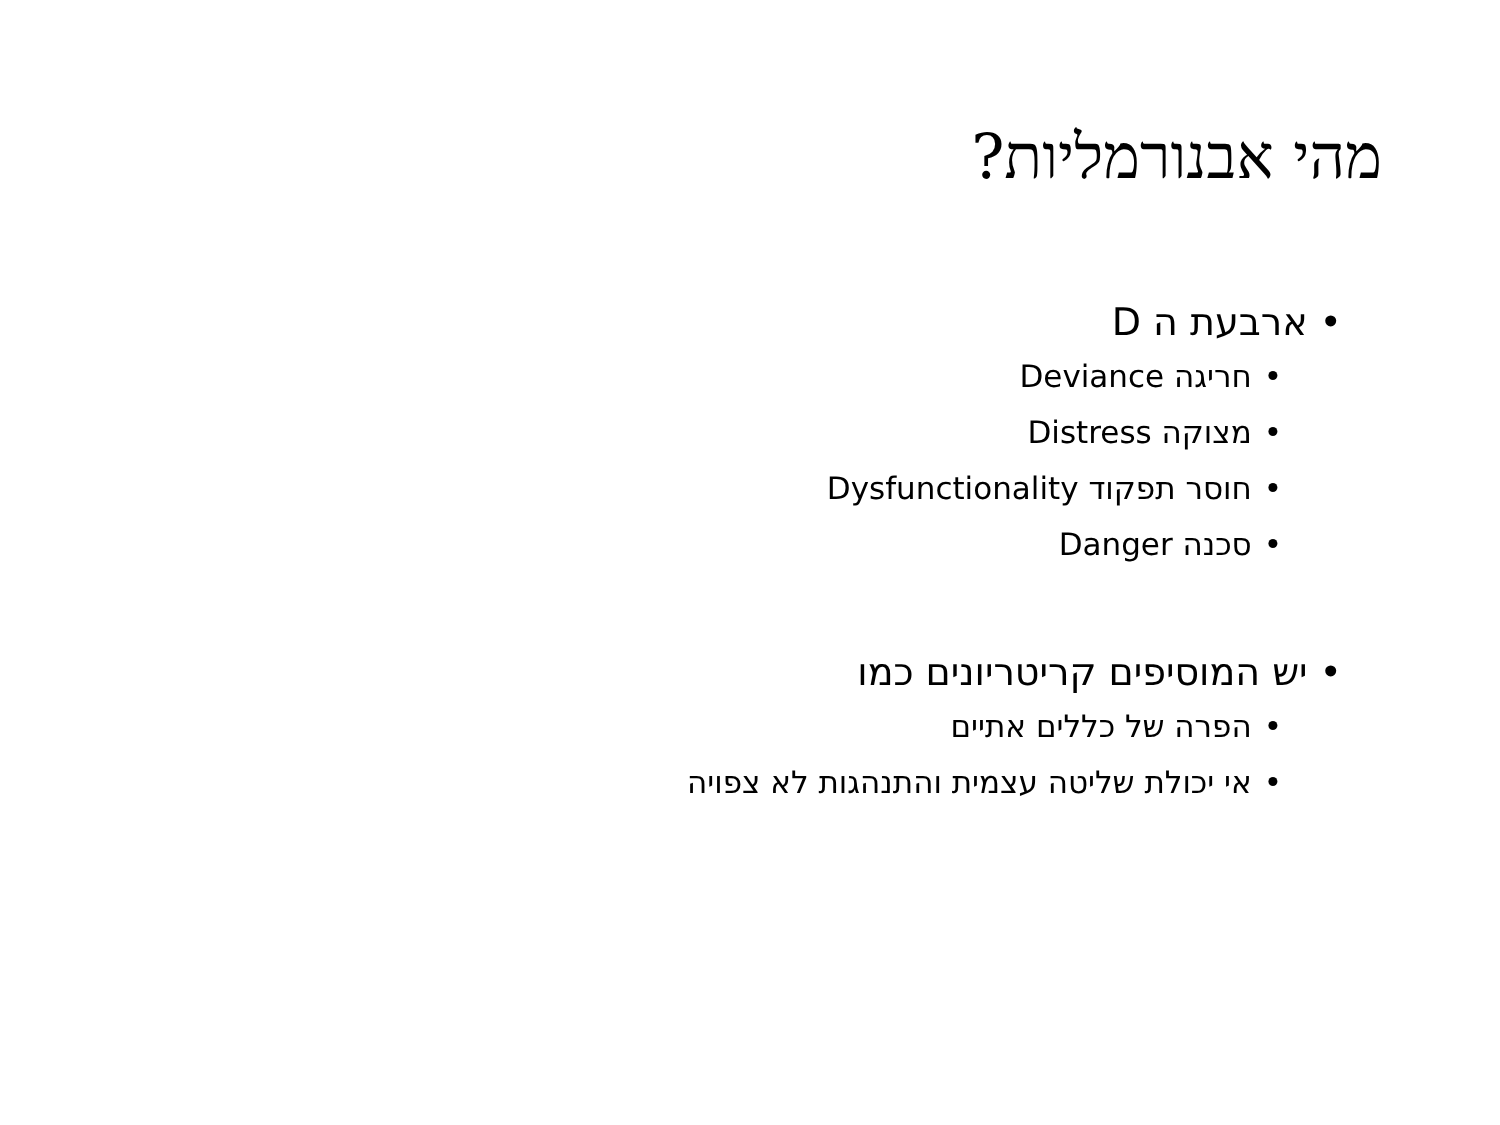מהי אבנורמליות?
•ארבעת ה D
•חריגה Deviance
•מצוקה Distress
•חוסר תפקוד Dysfunctionality
•סכנה Danger
•יש המוסיפים קריטריונים כמו
•הפרה של כללים אתיים
•אי יכולת שליטה עצמית והתנהגות לא צפויה